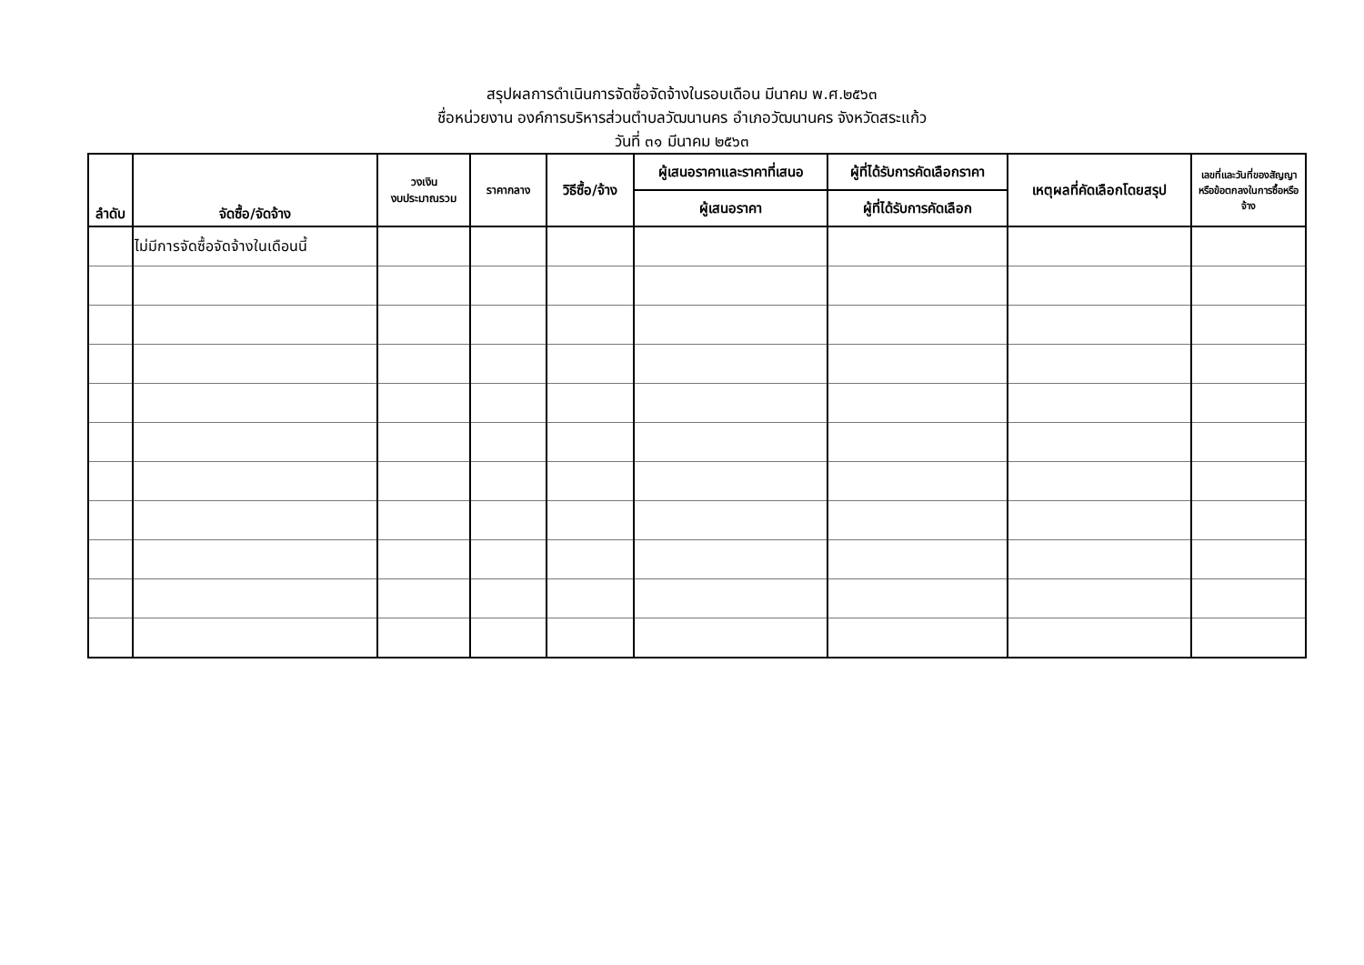สรุปผลการดำเนินการจัดซื้อจัดจ้างในรอบเดือน มีนาคม พ.ศ.๒๕๖๓
ชื่อหน่วยงาน องค์การบริหารส่วนตำบลวัฒนานคร อำเภอวัฒนานคร จังหวัดสระแก้ว
วันที่ ๓๑ มีนาคม ๒๕๖๓
| ลำดับ | จัดซื้อ/จัดจ้าง | วงเงิน งบประมาณรวม | ราคากลาง | วิธีซื้อ/จ้าง | ผู้เสนอราคาและราคาที่เสนอ | ผู้ที่ได้รับการคัดเลือกราคา | เหตุผลที่คัดเลือกโดยสรุป | เลขที่และวันที่ของสัญญา หรือข้อตกลงในการซื้อหรือ จ้าง |
| --- | --- | --- | --- | --- | --- | --- | --- | --- |
| | | | | | ผู้เสนอราคา | ผู้ที่ได้รับการคัดเลือก | | |
| | ไม่มีการจัดซื้อจัดจ้างในเดือนนี้ | | | | | | | |